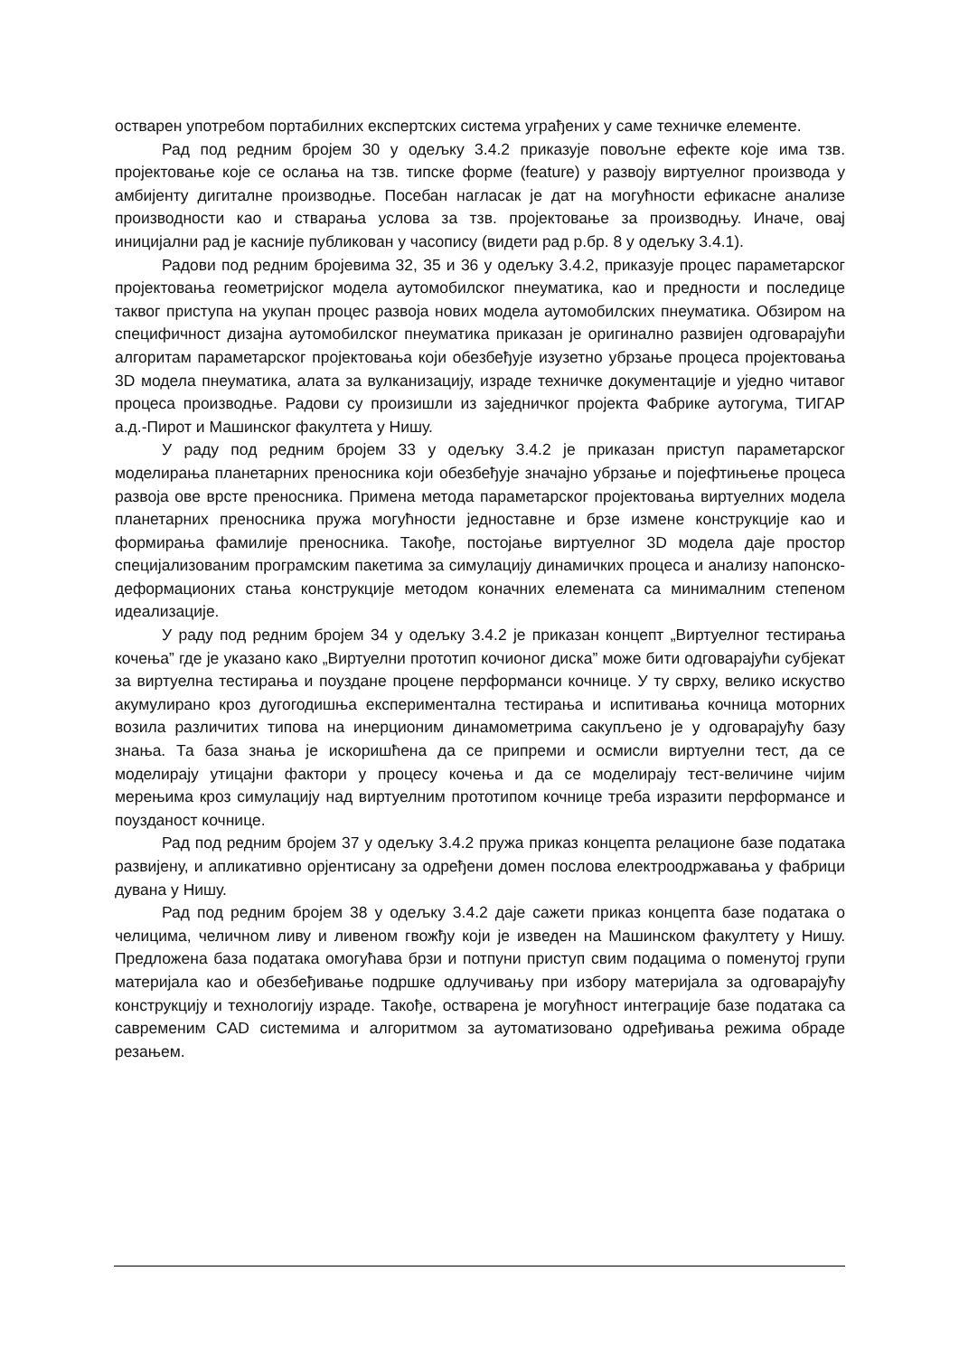остварен употребом портабилних експертских система уграђених у саме техничке елементе.
Рад под редним бројем 30 у одељку 3.4.2 приказује повољне ефекте које има тзв. пројектовање које се ослања на тзв. типске форме (feature) у развоју виртуелног производа у амбијенту дигиталне производње. Посебан нагласак је дат на могућности ефикасне анализе производности као и стварања услова за тзв. пројектовање за производњу. Иначе, овај иницијални рад је касније публикован у часопису (видети рад р.бр. 8 у одељку 3.4.1).
Радови под редним бројевима 32, 35 и 36 у одељку 3.4.2, приказује процес параметарског пројектовања геометријског модела аутомобилског пнеуматика, као и предности и последице таквог приступа на укупан процес развоја нових модела аутомобилских пнеуматика. Обзиром на специфичност дизајна аутомобилског пнеуматика приказан је оригинално развијен одговарајући алгоритам параметарског пројектовања који обезбеђује изузетно убрзање процеса пројектовања 3D модела пнеуматика, алата за вулканизацију, израде техничке документације и уједно читавог процеса производње. Радови су произишли из заједничког пројекта Фабрике аутогума, ТИГАР а.д.-Пирот и Машинског факултета у Нишу.
У раду под редним бројем 33 у одељку 3.4.2 је приказан приступ параметарског моделирања планетарних преносника који обезбеђује значајно убрзање и појефтињење процеса развоја ове врсте преносника. Примена метода параметарског пројектовања виртуелних модела планетарних преносника пружа могућности једноставне и брзе измене конструкције као и формирања фамилије преносника. Такође, постојање виртуелног 3D модела даје простор специјализованим програмским пакетима за симулацију динамичких процеса и анализу напонско-деформационих стања конструкције методом коначних елемената са минималним степеном идеализације.
У раду под редним бројем 34 у одељку 3.4.2 је приказан концепт „Виртуелног тестирања кочења” где је указано како „Виртуелни прототип кочионог диска” може бити одговарајући субјекат за виртуелна тестирања и поуздане процене перформанси кочнице. У ту сврху, велико искуство акумулирано кроз дугогодишња експериментална тестирања и испитивања кочница моторних возила различитих типова на инерционим динамометрима сакупљено је у одговарајућу базу знања. Та база знања је искоришћена да се припреми и осмисли виртуелни тест, да се моделирају утицајни фактори у процесу кочења и да се моделирају тест-величине чијим мерењима кроз симулацију над виртуелним прототипом кочнице треба изразити перформансе и поузданост кочнице.
Рад под редним бројем 37 у одељку 3.4.2 пружа приказ концепта релационе базе података развијену, и апликативно орјентисану за одређени домен послова електроодржавања у фабрици дувана у Нишу.
Рад под редним бројем 38 у одељку 3.4.2 даје сажети приказ концепта базе података о челицима, челичном ливу и ливеном гвожђу који је изведен на Машинском факултету у Нишу. Предложена база података омогућава брзи и потпуни приступ свим подацима о поменутој групи материјала као и обезбеђивање подршке одлучивању при избору материјала за одговарајућу конструкцију и технологију израде. Такође, остварена је могућност интеграције базе података са савременим CAD системима и алгоритмом за аутоматизовано одређивања режима обраде резањем.